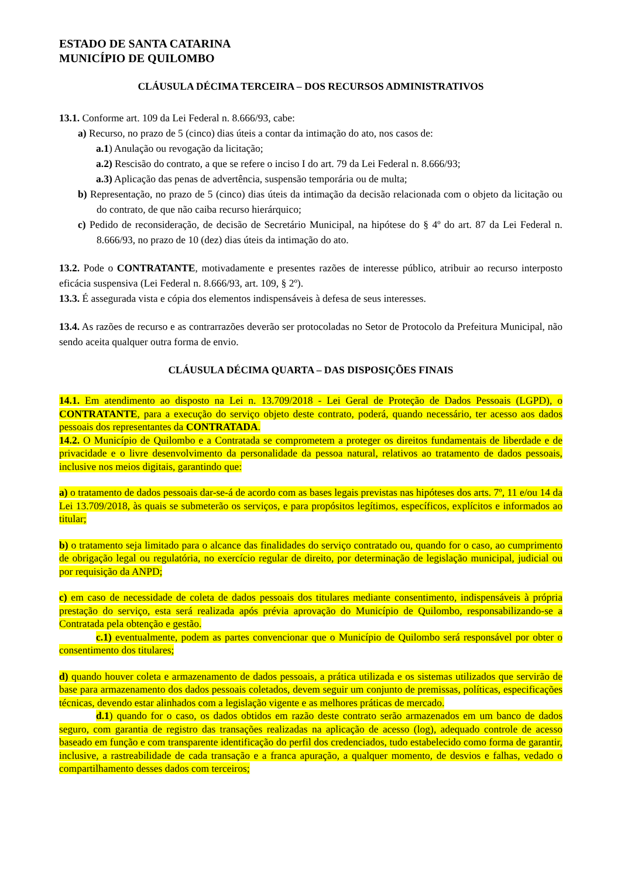ESTADO DE SANTA CATARINA
MUNICÍPIO DE QUILOMBO
CLÁUSULA DÉCIMA TERCEIRA – DOS RECURSOS ADMINISTRATIVOS
13.1. Conforme art. 109 da Lei Federal n. 8.666/93, cabe:
a) Recurso, no prazo de 5 (cinco) dias úteis a contar da intimação do ato, nos casos de:
a.1) Anulação ou revogação da licitação;
a.2) Rescisão do contrato, a que se refere o inciso I do art. 79 da Lei Federal n. 8.666/93;
a.3) Aplicação das penas de advertência, suspensão temporária ou de multa;
b) Representação, no prazo de 5 (cinco) dias úteis da intimação da decisão relacionada com o objeto da licitação ou do contrato, de que não caiba recurso hierárquico;
c) Pedido de reconsideração, de decisão de Secretário Municipal, na hipótese do § 4º do art. 87 da Lei Federal n. 8.666/93, no prazo de 10 (dez) dias úteis da intimação do ato.
13.2. Pode o CONTRATANTE, motivadamente e presentes razões de interesse público, atribuir ao recurso interposto eficácia suspensiva (Lei Federal n. 8.666/93, art. 109, § 2º).
13.3. É assegurada vista e cópia dos elementos indispensáveis à defesa de seus interesses.
13.4. As razões de recurso e as contrarrazões deverão ser protocoladas no Setor de Protocolo da Prefeitura Municipal, não sendo aceita qualquer outra forma de envio.
CLÁUSULA DÉCIMA QUARTA – DAS DISPOSIÇÕES FINAIS
14.1. Em atendimento ao disposto na Lei n. 13.709/2018 - Lei Geral de Proteção de Dados Pessoais (LGPD), o CONTRATANTE, para a execução do serviço objeto deste contrato, poderá, quando necessário, ter acesso aos dados pessoais dos representantes da CONTRATADA.
14.2. O Município de Quilombo e a Contratada se comprometem a proteger os direitos fundamentais de liberdade e de privacidade e o livre desenvolvimento da personalidade da pessoa natural, relativos ao tratamento de dados pessoais, inclusive nos meios digitais, garantindo que:
a) o tratamento de dados pessoais dar-se-á de acordo com as bases legais previstas nas hipóteses dos arts. 7º, 11 e/ou 14 da Lei 13.709/2018, às quais se submeterão os serviços, e para propósitos legítimos, específicos, explícitos e informados ao titular;
b) o tratamento seja limitado para o alcance das finalidades do serviço contratado ou, quando for o caso, ao cumprimento de obrigação legal ou regulatória, no exercício regular de direito, por determinação de legislação municipal, judicial ou por requisição da ANPD;
c) em caso de necessidade de coleta de dados pessoais dos titulares mediante consentimento, indispensáveis à própria prestação do serviço, esta será realizada após prévia aprovação do Município de Quilombo, responsabilizando-se a Contratada pela obtenção e gestão.
c.1) eventualmente, podem as partes convencionar que o Município de Quilombo será responsável por obter o consentimento dos titulares;
d) quando houver coleta e armazenamento de dados pessoais, a prática utilizada e os sistemas utilizados que servirão de base para armazenamento dos dados pessoais coletados, devem seguir um conjunto de premissas, políticas, especificações técnicas, devendo estar alinhados com a legislação vigente e as melhores práticas de mercado.
d.1) quando for o caso, os dados obtidos em razão deste contrato serão armazenados em um banco de dados seguro, com garantia de registro das transações realizadas na aplicação de acesso (log), adequado controle de acesso baseado em função e com transparente identificação do perfil dos credenciados, tudo estabelecido como forma de garantir, inclusive, a rastreabilidade de cada transação e a franca apuração, a qualquer momento, de desvios e falhas, vedado o compartilhamento desses dados com terceiros;